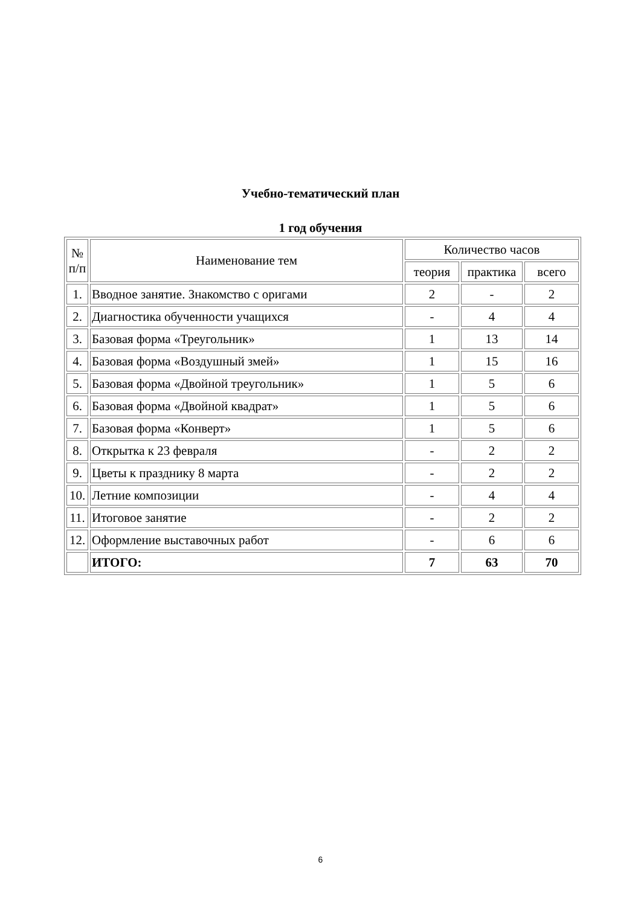Учебно-тематический план
1 год обучения
| № п/п | Наименование тем | Количество часов | | |
| --- | --- | --- | --- | --- |
| | | теория | практика | всего |
| 1. | Вводное занятие. Знакомство с оригами | 2 | - | 2 |
| 2. | Диагностика обученности учащихся | - | 4 | 4 |
| 3. | Базовая форма «Треугольник» | 1 | 13 | 14 |
| 4. | Базовая форма «Воздушный змей» | 1 | 15 | 16 |
| 5. | Базовая форма «Двойной треугольник» | 1 | 5 | 6 |
| 6. | Базовая форма «Двойной квадрат» | 1 | 5 | 6 |
| 7. | Базовая форма «Конверт» | 1 | 5 | 6 |
| 8. | Открытка к 23 февраля | - | 2 | 2 |
| 9. | Цветы к празднику 8 марта | - | 2 | 2 |
| 10. | Летние композиции | - | 4 | 4 |
| 11. | Итоговое занятие | - | 2 | 2 |
| 12. | Оформление выставочных работ | - | 6 | 6 |
| | ИТОГО: | 7 | 63 | 70 |
6